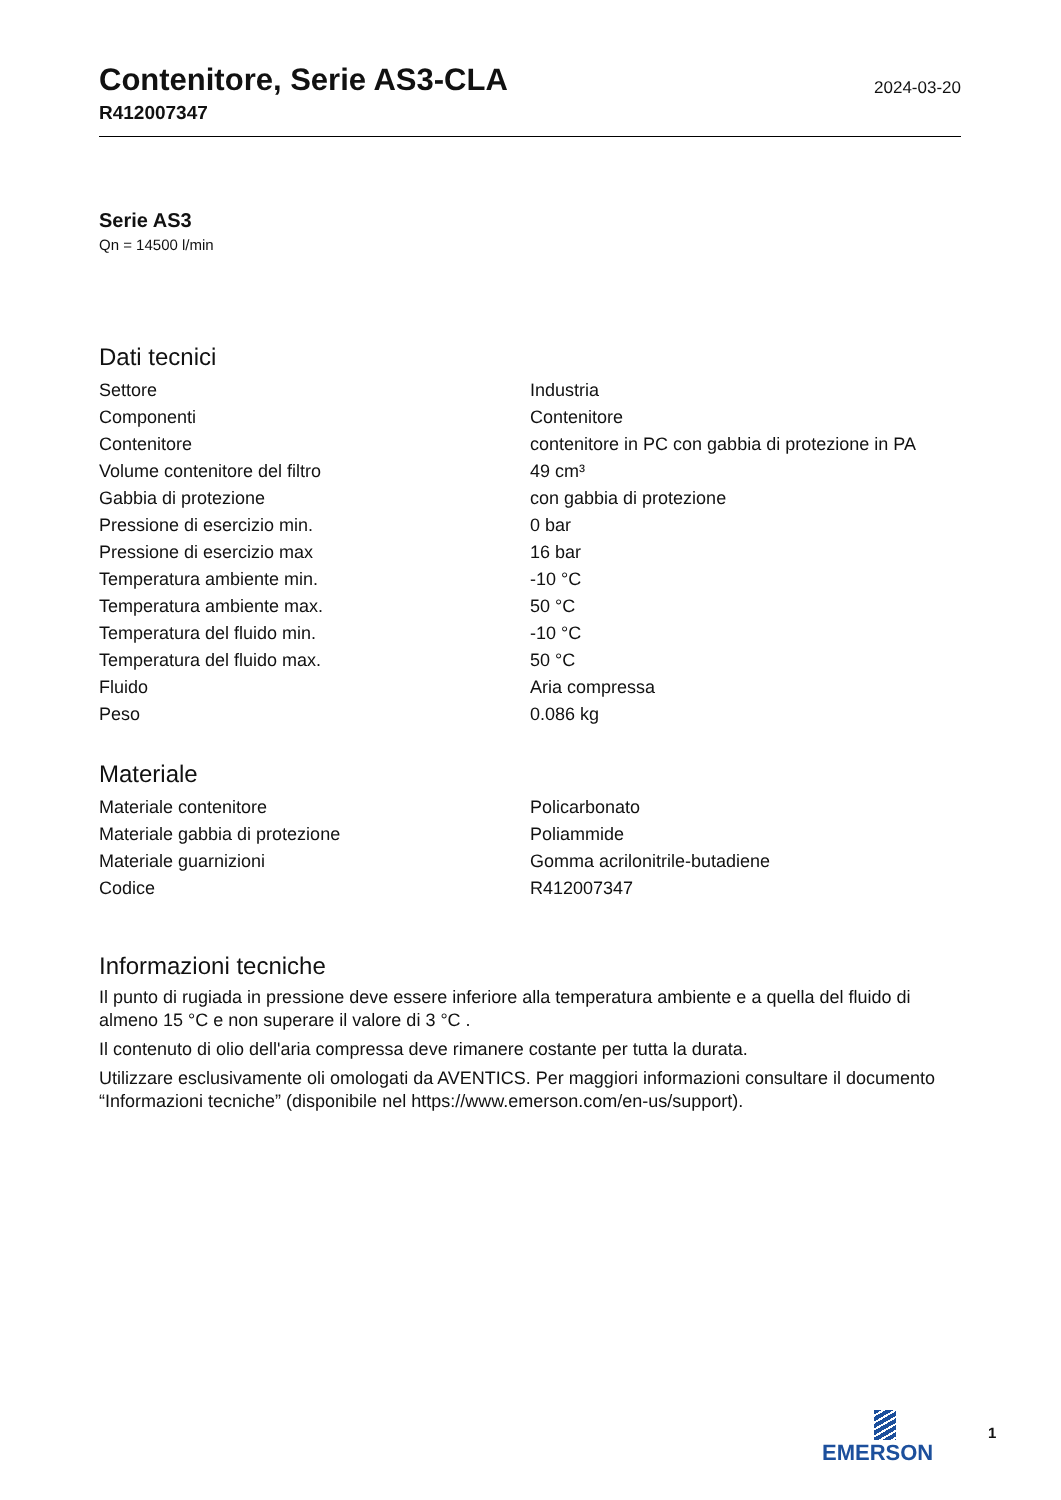Contenitore, Serie AS3-CLA
R412007347
2024-03-20
Serie AS3
Qn = 14500 l/min
Dati tecnici
| Settore | Industria |
| Componenti | Contenitore |
| Contenitore | contenitore in PC con gabbia di protezione in PA |
| Volume contenitore del filtro | 49 cm³ |
| Gabbia di protezione | con gabbia di protezione |
| Pressione di esercizio min. | 0 bar |
| Pressione di esercizio max | 16 bar |
| Temperatura ambiente min. | -10 °C |
| Temperatura ambiente max. | 50 °C |
| Temperatura del fluido min. | -10 °C |
| Temperatura del fluido max. | 50 °C |
| Fluido | Aria compressa |
| Peso | 0.086 kg |
Materiale
| Materiale contenitore | Policarbonato |
| Materiale gabbia di protezione | Poliammide |
| Materiale guarnizioni | Gomma acrilonitrile-butadiene |
| Codice | R412007347 |
Informazioni tecniche
Il punto di rugiada in pressione deve essere inferiore alla temperatura ambiente e a quella del fluido di almeno 15 °C e non superare il valore di 3 °C .
Il contenuto di olio dell'aria compressa deve rimanere costante per tutta la durata.
Utilizzare esclusivamente oli omologati da AVENTICS. Per maggiori informazioni consultare il documento “Informazioni tecniche” (disponibile nel https://www.emerson.com/en-us/support).
EMERSON 1